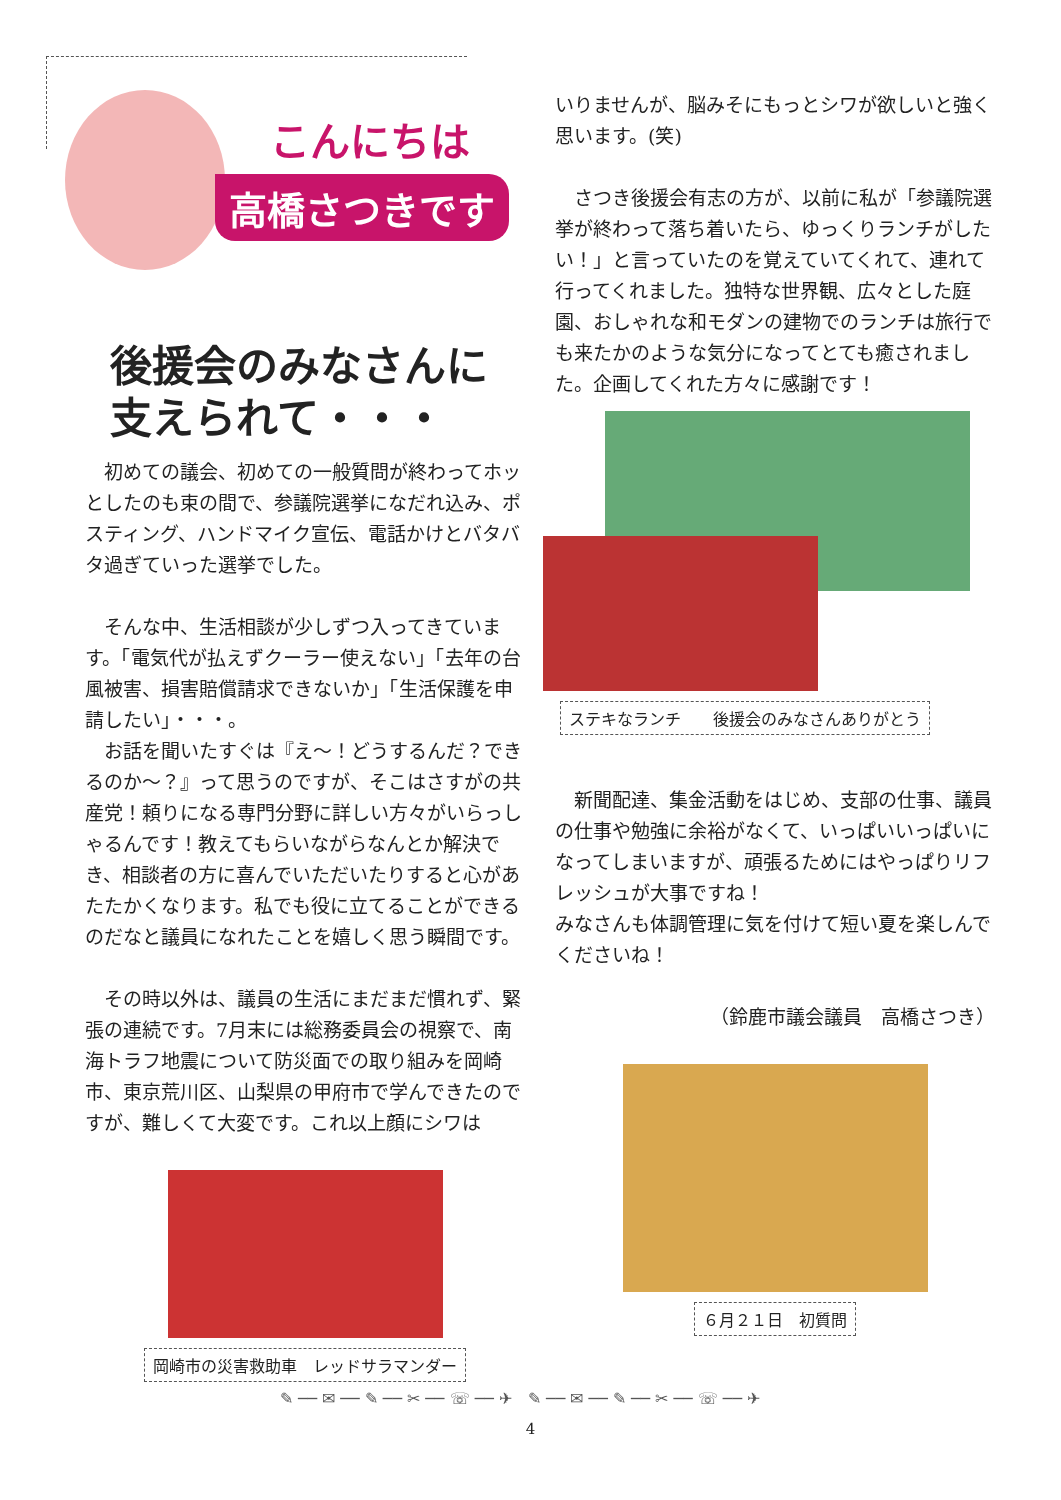こんにちは
高橋さつきです
後援会のみなさんに
支えられて・・・
　初めての議会、初めての一般質問が終わってホッとしたのも束の間で、参議院選挙になだれ込み、ポスティング、ハンドマイク宣伝、電話かけとバタバタ過ぎていった選挙でした。
　そんな中、生活相談が少しずつ入ってきています。「電気代が払えずクーラー使えない」「去年の台風被害、損害賠償請求できないか」「生活保護を申請したい」・・・。
　お話を聞いたすぐは『え～！どうするんだ？できるのか～？』って思うのですが、そこはさすがの共産党！頼りになる専門分野に詳しい方々がいらっしゃるんです！教えてもらいながらなんとか解決でき、相談者の方に喜んでいただいたりすると心があたたかくなります。私でも役に立てることができるのだなと議員になれたことを嬉しく思う瞬間です。
　その時以外は、議員の生活にまだまだ慣れず、緊張の連続です。7月末には総務委員会の視察で、南海トラフ地震について防災面での取り組みを岡崎市、東京荒川区、山梨県の甲府市で学んできたのですが、難しくて大変です。これ以上顔にシワは
岡崎市の災害救助車　レッドサラマンダー
いりませんが、脳みそにもっとシワが欲しいと強く思います。(笑)
　さつき後援会有志の方が、以前に私が「参議院選挙が終わって落ち着いたら、ゆっくりランチがしたい！」と言っていたのを覚えていてくれて、連れて行ってくれました。独特な世界観、広々とした庭園、おしゃれな和モダンの建物でのランチは旅行でも来たかのような気分になってとても癒されました。企画してくれた方々に感謝です！
ステキなランチ　　後援会のみなさんありがとう
　新聞配達、集金活動をはじめ、支部の仕事、議員の仕事や勉強に余裕がなくて、いっぱいいっぱいになってしまいますが、頑張るためにはやっぱりリフレッシュが大事ですね！
みなさんも体調管理に気を付けて短い夏を楽しんでくださいね！
（鈴鹿市議会議員　高橋さつき）
６月２１日　初質問
✎ ── ✉ ── ✎ ── ✂ ── ☏ ── ✈　✎ ── ✉ ── ✎ ── ✂ ── ☏ ── ✈
4